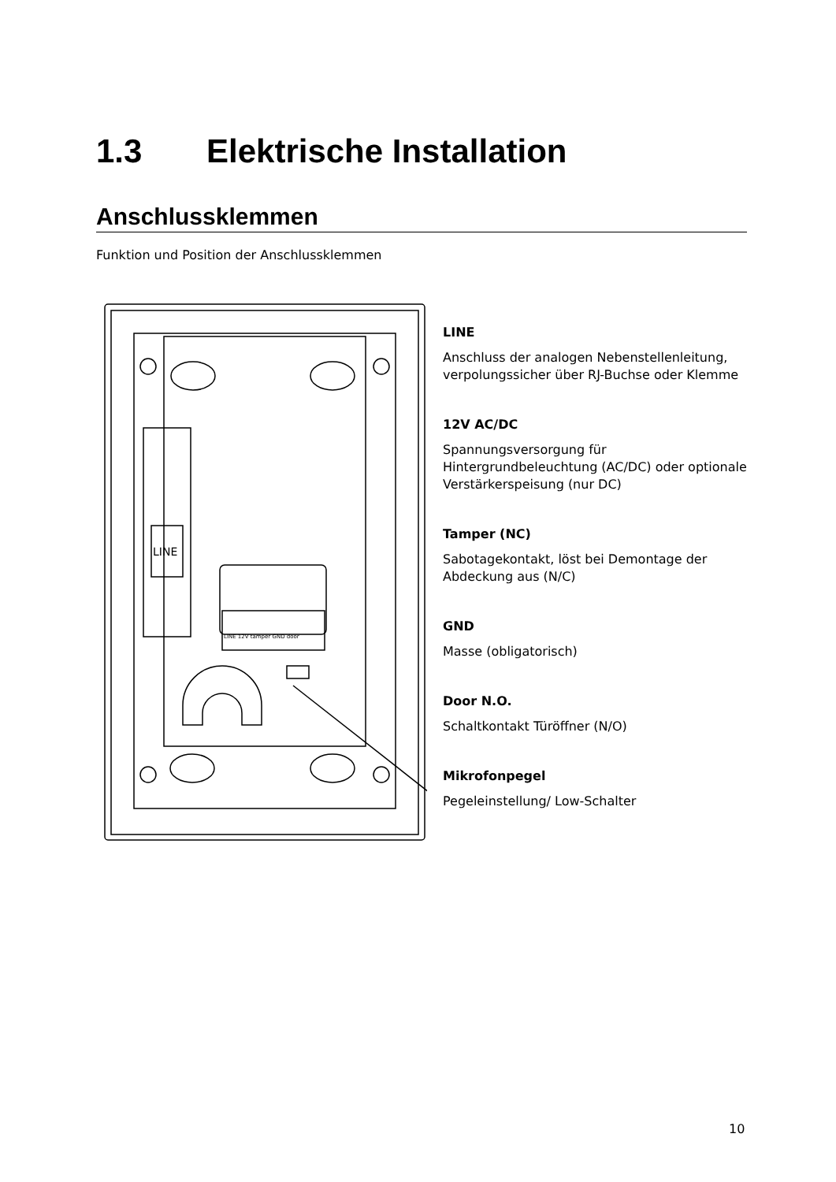1.3 Elektrische Installation
Anschlussklemmen
Funktion und Position der Anschlussklemmen
LINE
LINE 12V tamper GND door
LINE
Anschluss der analogen Nebenstellenleitung, verpolungssicher über RJ-Buchse oder Klemme
12V AC/DC
Spannungsversorgung für Hintergrundbeleuchtung (AC/DC) oder optionale Verstärkerspeisung (nur DC)
Tamper (NC)
Sabotagekontakt, löst bei Demontage der Abdeckung aus (N/C)
GND
Masse (obligatorisch)
Door N.O.
Schaltkontakt Türöffner (N/O)
Mikrofonpegel
Pegeleinstellung/ Low-Schalter
10